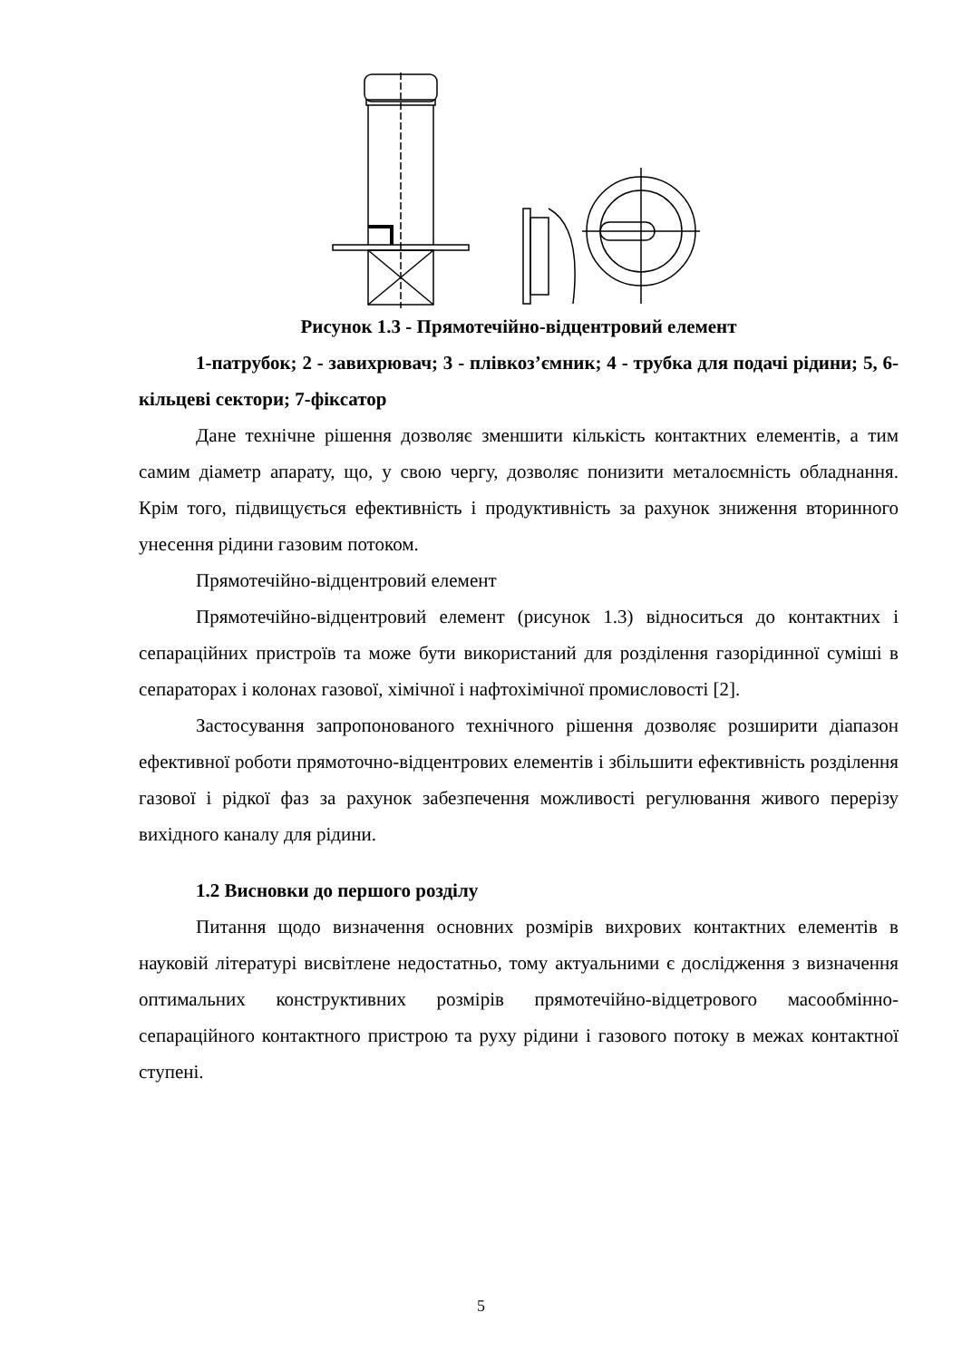Рисунок 1.3 - Прямотечійно-відцентровий елемент
1-патрубок; 2 - завихрювач; 3 - плівкоз’ємник; 4 - трубка для подачі рідини; 5, 6-кільцеві сектори; 7-фіксатор
Дане технічне рішення дозволяє зменшити кількість контактних елементів, а тим самим діаметр апарату, що, у свою чергу, дозволяє понизити металоємність обладнання. Крім того, підвищується ефективність і продуктивність за рахунок зниження вторинного унесення рідини газовим потоком.
Прямотечійно-відцентровий елемент
Прямотечійно-відцентровий елемент (рисунок 1.3) відноситься до контактних і сепараційних пристроїв та може бути використаний для розділення газорідинної суміші в сепараторах і колонах газової, хімічної і нафтохімічної промисловості [2].
Застосування запропонованого технічного рішення дозволяє розширити діапазон ефективної роботи прямоточно-відцентрових елементів і збільшити ефективність розділення газової і рідкої фаз за рахунок забезпечення можливості регулювання живого перерізу вихідного каналу для рідини.
1.2 Висновки до першого розділу
Питання щодо визначення основних розмірів вихрових контактних елементів в науковій літературі висвітлене недостатньо, тому актуальними є дослідження з визначення оптимальних конструктивних розмірів прямотечійно-відцетрового масообмінно-сепараційного контактного пристрою та руху рідини і газового потоку в межах контактної ступені.
5